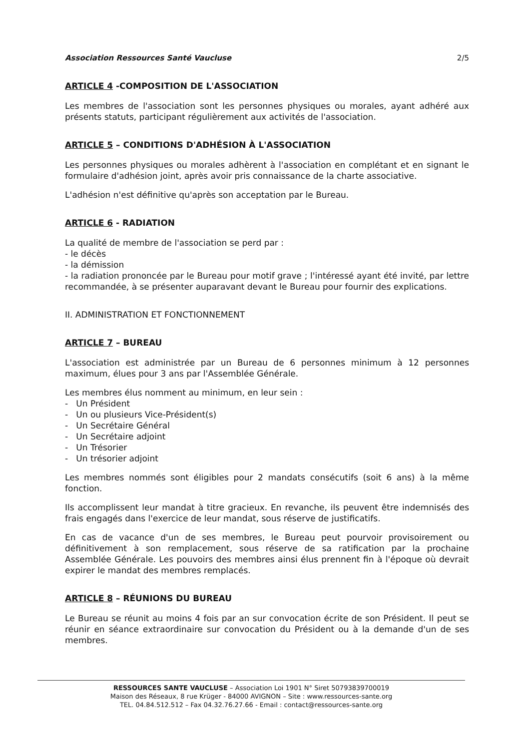Association Ressources Santé Vaucluse 2/5
ARTICLE 4 -COMPOSITION DE L'ASSOCIATION
Les membres de l'association sont les personnes physiques ou morales, ayant adhéré aux présents statuts, participant régulièrement aux activités de l'association.
ARTICLE 5 – CONDITIONS D'ADHÉSION À L'ASSOCIATION
Les personnes physiques ou morales adhèrent à l'association en complétant et en signant le formulaire d'adhésion joint, après avoir pris connaissance de la charte associative.
L'adhésion n'est définitive qu'après son acceptation par le Bureau.
ARTICLE 6 - RADIATION
La qualité de membre de l'association se perd par :
- le décès
- la démission
- la radiation prononcée par le Bureau pour motif grave ; l'intéressé ayant été invité, par lettre recommandée, à se présenter auparavant devant le Bureau pour fournir des explications.
II. ADMINISTRATION ET FONCTIONNEMENT
ARTICLE 7 – BUREAU
L'association est administrée par un Bureau de 6 personnes minimum à 12 personnes maximum, élues pour 3 ans par l'Assemblée Générale.
Les membres élus nomment au minimum, en leur sein :
- Un Président
- Un ou plusieurs Vice-Président(s)
- Un Secrétaire Général
- Un Secrétaire adjoint
- Un Trésorier
- Un trésorier adjoint
Les membres nommés sont éligibles pour 2 mandats consécutifs (soit 6 ans) à la même fonction.
Ils accomplissent leur mandat à titre gracieux. En revanche, ils peuvent être indemnisés des frais engagés dans l'exercice de leur mandat, sous réserve de justificatifs.
En cas de vacance d'un de ses membres, le Bureau peut pourvoir provisoirement ou définitivement à son remplacement, sous réserve de sa ratification par la prochaine Assemblée Générale. Les pouvoirs des membres ainsi élus prennent fin à l'époque où devrait expirer le mandat des membres remplacés.
ARTICLE 8 – RÉUNIONS DU BUREAU
Le Bureau se réunit au moins 4 fois par an sur convocation écrite de son Président. Il peut se réunir en séance extraordinaire sur convocation du Président ou à la demande d'un de ses membres.
RESSOURCES SANTE VAUCLUSE – Association Loi 1901 N° Siret 50793839700019
Maison des Réseaux, 8 rue Krüger - 84000 AVIGNON – Site : www.ressources-sante.org
TEL. 04.84.512.512 – Fax 04.32.76.27.66 - Email : contact@ressources-sante.org